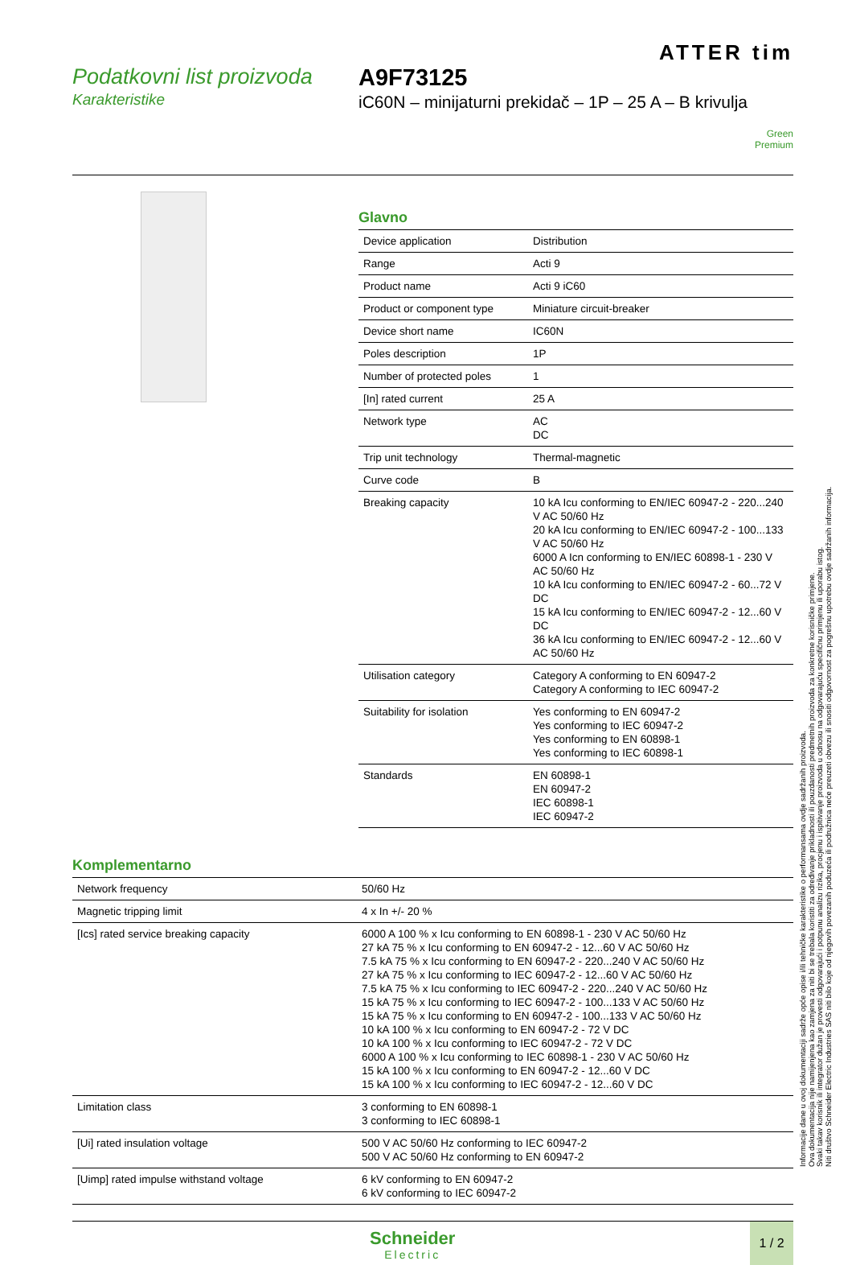ATTER tim
Podatkovni list proizvoda
Karakteristike
A9F73125
iC60N – minijaturni prekidač – 1P – 25 A – B krivulja
Green
Premium
Glavno
| Device application | Distribution |
| Range | Acti 9 |
| Product name | Acti 9 iC60 |
| Product or component type | Miniature circuit-breaker |
| Device short name | IC60N |
| Poles description | 1P |
| Number of protected poles | 1 |
| [In] rated current | 25 A |
| Network type | AC DC |
| Trip unit technology | Thermal-magnetic |
| Curve code | B |
| Breaking capacity | 10 kA Icu conforming to EN/IEC 60947-2 - 220...240 V AC 50/60 Hz 20 kA Icu conforming to EN/IEC 60947-2 - 100...133 V AC 50/60 Hz 6000 A Icn conforming to EN/IEC 60898-1 - 230 V AC 50/60 Hz 10 kA Icu conforming to EN/IEC 60947-2 - 60...72 V DC 15 kA Icu conforming to EN/IEC 60947-2 - 12...60 V DC 36 kA Icu conforming to EN/IEC 60947-2 - 12...60 V AC 50/60 Hz |
| Utilisation category | Category A conforming to EN 60947-2 Category A conforming to IEC 60947-2 |
| Suitability for isolation | Yes conforming to EN 60947-2 Yes conforming to IEC 60947-2 Yes conforming to EN 60898-1 Yes conforming to IEC 60898-1 |
| Standards | EN 60898-1 EN 60947-2 IEC 60898-1 IEC 60947-2 |
Komplementarno
| Network frequency | 50/60 Hz |
| Magnetic tripping limit | 4 x In +/- 20 % |
| [Ics] rated service breaking capacity | 6000 A 100 % x Icu conforming to EN 60898-1 - 230 V AC 50/60 Hz 27 kA 75 % x Icu conforming to EN 60947-2 - 12...60 V AC 50/60 Hz 7.5 kA 75 % x Icu conforming to EN 60947-2 - 220...240 V AC 50/60 Hz 27 kA 75 % x Icu conforming to IEC 60947-2 - 12...60 V AC 50/60 Hz 7.5 kA 75 % x Icu conforming to IEC 60947-2 - 220...240 V AC 50/60 Hz 15 kA 75 % x Icu conforming to IEC 60947-2 - 100...133 V AC 50/60 Hz 15 kA 75 % x Icu conforming to EN 60947-2 - 100...133 V AC 50/60 Hz 10 kA 100 % x Icu conforming to EN 60947-2 - 72 V DC 10 kA 100 % x Icu conforming to IEC 60947-2 - 72 V DC 6000 A 100 % x Icu conforming to IEC 60898-1 - 230 V AC 50/60 Hz 15 kA 100 % x Icu conforming to EN 60947-2 - 12...60 V DC 15 kA 100 % x Icu conforming to IEC 60947-2 - 12...60 V DC |
| Limitation class | 3 conforming to EN 60898-1 3 conforming to IEC 60898-1 |
| [Ui] rated insulation voltage | 500 V AC 50/60 Hz conforming to IEC 60947-2 500 V AC 50/60 Hz conforming to EN 60947-2 |
| [Uimp] rated impulse withstand voltage | 6 kV conforming to EN 60947-2 6 kV conforming to IEC 60947-2 |
Schneider
Electric
1 / 2
Informacije dane u ovoj dokumentaciji sadrže opće opise i/ili tehničke karakteristike o performansama ovdje sadržanih proizvoda.
Ova dokumentacija nije namijenjena kao zamjena za niti bi se trebala koristiti za određivanje prikladnosti ili pouzdanosti predmetnih proizvoda za konkretne korisničke primjene.
Svaki takav korisnik ili integrator dužan je provesti odgovarajući i potpunu analizu rizika, procjenu i ispitivanje proizvoda u odnosu na odgovarajuću specifičnu primjenu ili uporabu istog.
Niti društvo Schneider Electric Industries SAS niti bilo koje od njegovih povezanih poduzeća ili podružnica neće preuzeti obvezu ili snositi odgovornost za pogrešnu upotrebu ovdje sadržanih informacija.